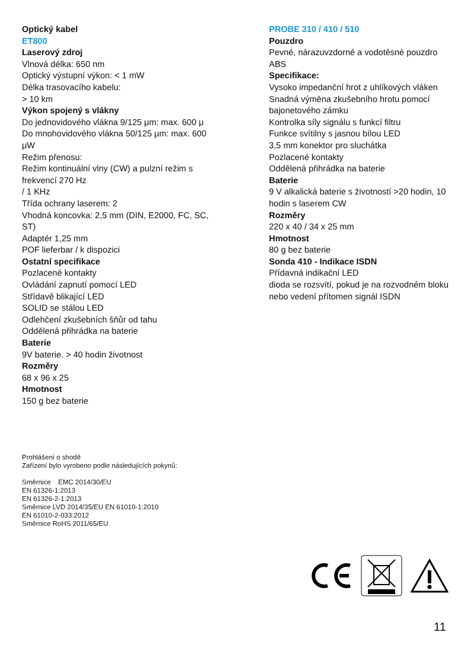Optický kabel
ET800
Laserový zdroj
Vlnová délka: 650 nm
Optický výstupní výkon: < 1 mW
Délka trasovacího kabelu:
> 10 km
Výkon spojený s vlákny
Do jednovidového vlákna 9/125 μm: max. 600 μ
Do mnohovidového vlákna 50/125 μm: max. 600 μW
Režim přenosu:
Režim kontinuální vlny (CW) a pulzní režim s frekvencí 270 Hz
/ 1 KHz
Třída ochrany laserem: 2
Vhodná koncovka: 2,5 mm (DIN, E2000, FC, SC, ST)
Adaptér 1,25 mm
POF lieferbar / k dispozici
Ostatní specifikace
Pozlacené kontakty
Ovládání zapnutí pomocí LED
Střídavě blikající LED
SOLID se stálou LED
Odlehčení zkušebních šňůr od tahu
Oddělená přihrádka na baterie
Baterie
9V baterie. > 40 hodin životnost
Rozměry
68 x 96 x 25
Hmotnost
150 g bez baterie
PROBE 310 / 410 / 510
Pouzdro
Pevné, nárazuvzdorné a vodotěsné pouzdro ABS
Specifikace:
Vysoko impedanční hrot z uhlíkových vláken
Snadná výměna zkušebního hrotu pomocí bajonetového zámku
Kontrolka síly signálu s funkcí filtru
Funkce svítilny s jasnou bílou LED
3,5 mm konektor pro sluchátka
Pozlacené kontakty
Oddělená přihrádka na baterie
Baterie
9 V alkalická baterie s životností >20 hodin, 10 hodin s laserem CW
Rozměry
220 x 40 / 34 x 25 mm
Hmotnost
80 g bez baterie
Sonda 410 - Indikace ISDN
Přídavná indikační LED
dioda se rozsvítí, pokud je na rozvodném bloku nebo vedení přítomen signál ISDN
Prohlášení o shodě
Zařízení bylo vyrobeno podle následujících pokynů:
Směrnice EMC 2014/30/EU
EN 61326-1:2013
EN 61326-2-1:2013
Směrnice LVD 2014/35/EU EN 61010-1:2010
EN 61010-2-033:2012
Směrnice RoHS 2011/65/EU
11